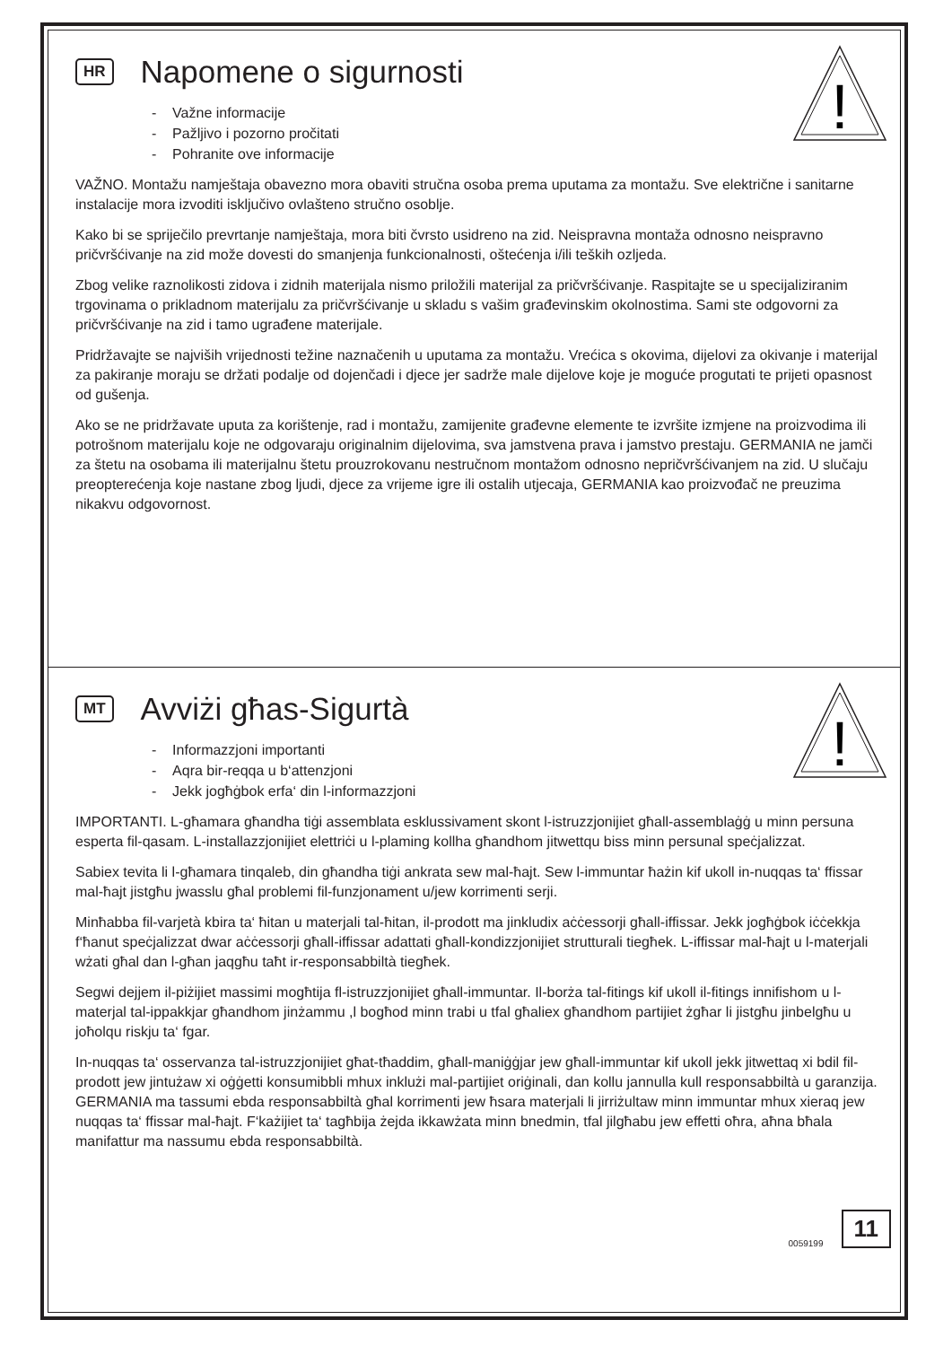!
HR Napomene o sigurnosti
- Važne informacije
- Pažljivo i pozorno pročitati
- Pohranite ove informacije
VAŽNO. Montažu namještaja obavezno mora obaviti stručna osoba prema uputama za montažu. Sve električne i sanitarne instalacije mora izvoditi isključivo ovlašteno stručno osoblje.
Kako bi se spriječilo prevrtanje namještaja, mora biti čvrsto usidreno na zid. Neispravna montaža odnosno neispravno pričvršćivanje na zid može dovesti do smanjenja funkcionalnosti, oštećenja i/ili teških ozljeda.
Zbog velike raznolikosti zidova i zidnih materijala nismo priložili materijal za pričvršćivanje. Raspitajte se u specijaliziranim trgovinama o prikladnom materijalu za pričvršćivanje u skladu s vašim građevinskim okolnostima. Sami ste odgovorni za pričvršćivanje na zid i tamo ugrađene materijale.
Pridržavajte se najviših vrijednosti težine naznačenih u uputama za montažu. Vrećica s okovima, dijelovi za okivanje i materijal za pakiranje moraju se držati podalje od dojenčadi i djece jer sadrže male dijelove koje je moguće progutati te prijeti opasnost od gušenja.
Ako se ne pridržavate uputa za korištenje, rad i montažu, zamijenite građevne elemente te izvršite izmjene na proizvodima ili potrošnom materijalu koje ne odgovaraju originalnim dijelovima, sva jamstvena prava i jamstvo prestaju. GERMANIA ne jamči za štetu na osobama ili materijalnu štetu prouzrokovanu nestručnom montažom odnosno nepričvršćivanjem na zid. U slučaju preopterećenja koje nastane zbog ljudi, djece za vrijeme igre ili ostalih utjecaja, GERMANIA kao proizvođač ne preuzima nikakvu odgovornost.
!
MT Avviżi għas-Sigurtà
- Informazzjoni importanti
- Aqra bir-reqqa u b‘attenzjoni
- Jekk jogħġbok erfa‘ din l-informazzjoni
IMPORTANTI. L-għamara għandha tiġi assemblata esklussivament skont l-istruzzjonijiet għall-assemblaġġ u minn persuna esperta fil-qasam. L-installazzjonijiet elettriċi u l-plaming kollha għandhom jitwettqu biss minn persunal speċjalizzat.
Sabiex tevita li l-għamara tinqaleb, din għandha tiġi ankrata sew mal-ħajt. Sew l-immuntar ħażin kif ukoll in-nuqqas ta‘ ffissar mal-ħajt jistgħu jwasslu għal problemi fil-funzjonament u/jew korrimenti serji.
Minħabba fil-varjetà kbira ta‘ ħitan u materjali tal-ħitan, il-prodott ma jinkludix aċċessorji għall-iffissar. Jekk jogħġbok iċċekkja f‘ħanut speċjalizzat dwar aċċessorji għall-iffissar adattati għall-kondizzjonijiet strutturali tiegħek. L-iffissar mal-ħajt u l-materjali wżati għal dan l-għan jaqgħu taħt ir-responsabbiltà tiegħek.
Segwi dejjem il-piżijiet massimi mogħtija fl-istruzzjonijiet għall-immuntar. Il-borża tal-fitings kif ukoll il-fitings innifishom u l-materjal tal-ippakkjar għandhom jinżammu ,l bogħod minn trabi u tfal għaliex għandhom partijiet żgħar li jistgħu jinbelgħu u joħolqu riskju ta‘ fgar.
In-nuqqas ta‘ osservanza tal-istruzzjonijiet għat-tħaddim, għall-maniġġjar jew għall-immuntar kif ukoll jekk jitwettaq xi bdil fil-prodott jew jintużaw xi oġġetti konsumibbli mhux inklużi mal-partijiet oriġinali, dan kollu jannulla kull responsabbiltà u garanzija. GERMANIA ma tassumi ebda responsabbiltà għal korrimenti jew ħsara materjali li jirriżultaw minn immuntar mhux xieraq jew nuqqas ta‘ ffissar mal-ħajt. F‘każijiet ta‘ tagħbija żejda ikkawżata minn bnedmin, tfal jilgħabu jew effetti oħra, aħna bħala manifattur ma nassumu ebda responsabbiltà.
0059199
11